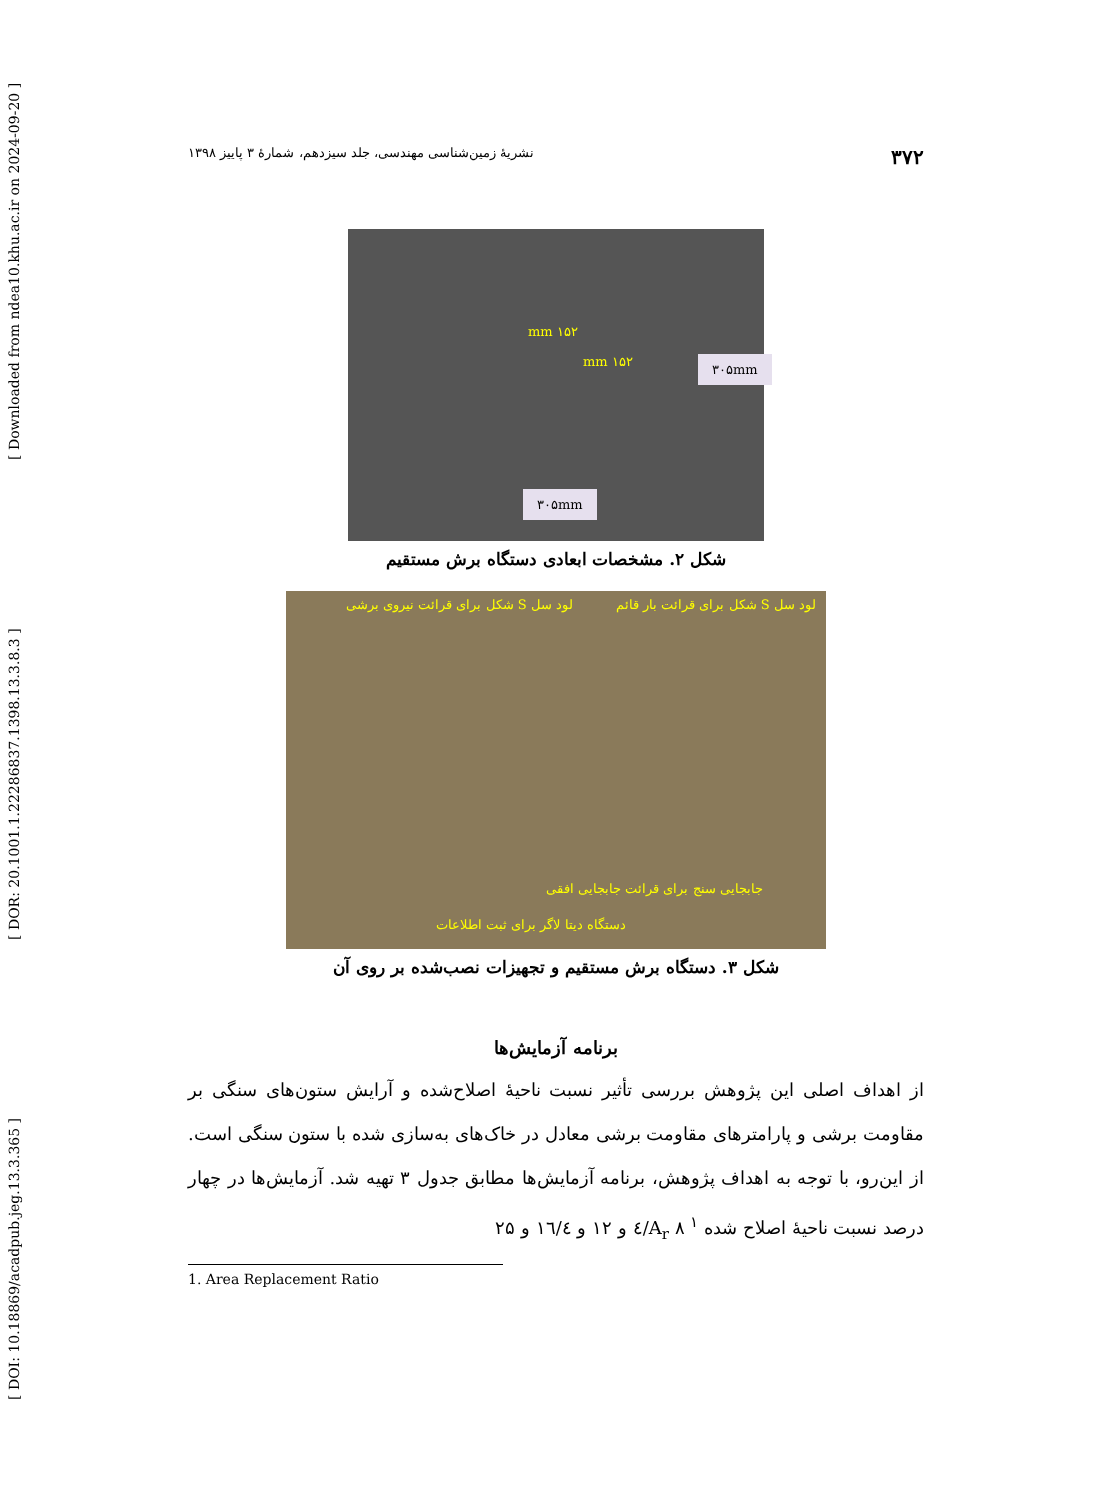[ Downloaded from ndea10.khu.ac.ir on 2024-09-20 ]
[ DOR: 20.1001.1.22286837.1398.13.3.8.3 ]
[ DOI: 10.18869/acadpub.jeg.13.3.365 ]
۳۷۲ نشریهٔ زمین‌شناسی مهندسی، جلد سیزدهم، شمارهٔ ۳ پاییز ۱۳۹۸
۱۵۲ mm
۱۵۲ mm ۳۰۵mm
۳۰۵mm
شکل ۲. مشخصات ابعادی دستگاه برش مستقیم
لود سل S شکل برای قرائت نیروی برشی لود سل S شکل برای قرائت بار قائم
جابجایی سنج برای قرائت جابجایی افقی
دستگاه دیتا لاگر برای ثبت اطلاعات
شکل ۳. دستگاه برش مستقیم و تجهیزات نصب‌شده بر روی آن
برنامه آزمایش‌ها
از اهداف اصلی این پژوهش بررسی تأثیر نسبت ناحیهٔ اصلاح‌شده و آرایش ستون‌های سنگی بر مقاومت برشی و پارامترهای مقاومت برشی معادل در خاک‌های به‌سازی شده با ستون سنگی است. از این‌رو، با توجه به اهداف پژوهش، برنامه آزمایش‌ها مطابق جدول ۳ تهیه شد. آزمایش‌ها در چهار درصد نسبت ناحیهٔ اصلاح شده <sup>۱</sup> A<sub>r</sub> ۸/٤ و ۱۲ و ۱٦/٤ و ۲۵
1. Area Replacement Ratio